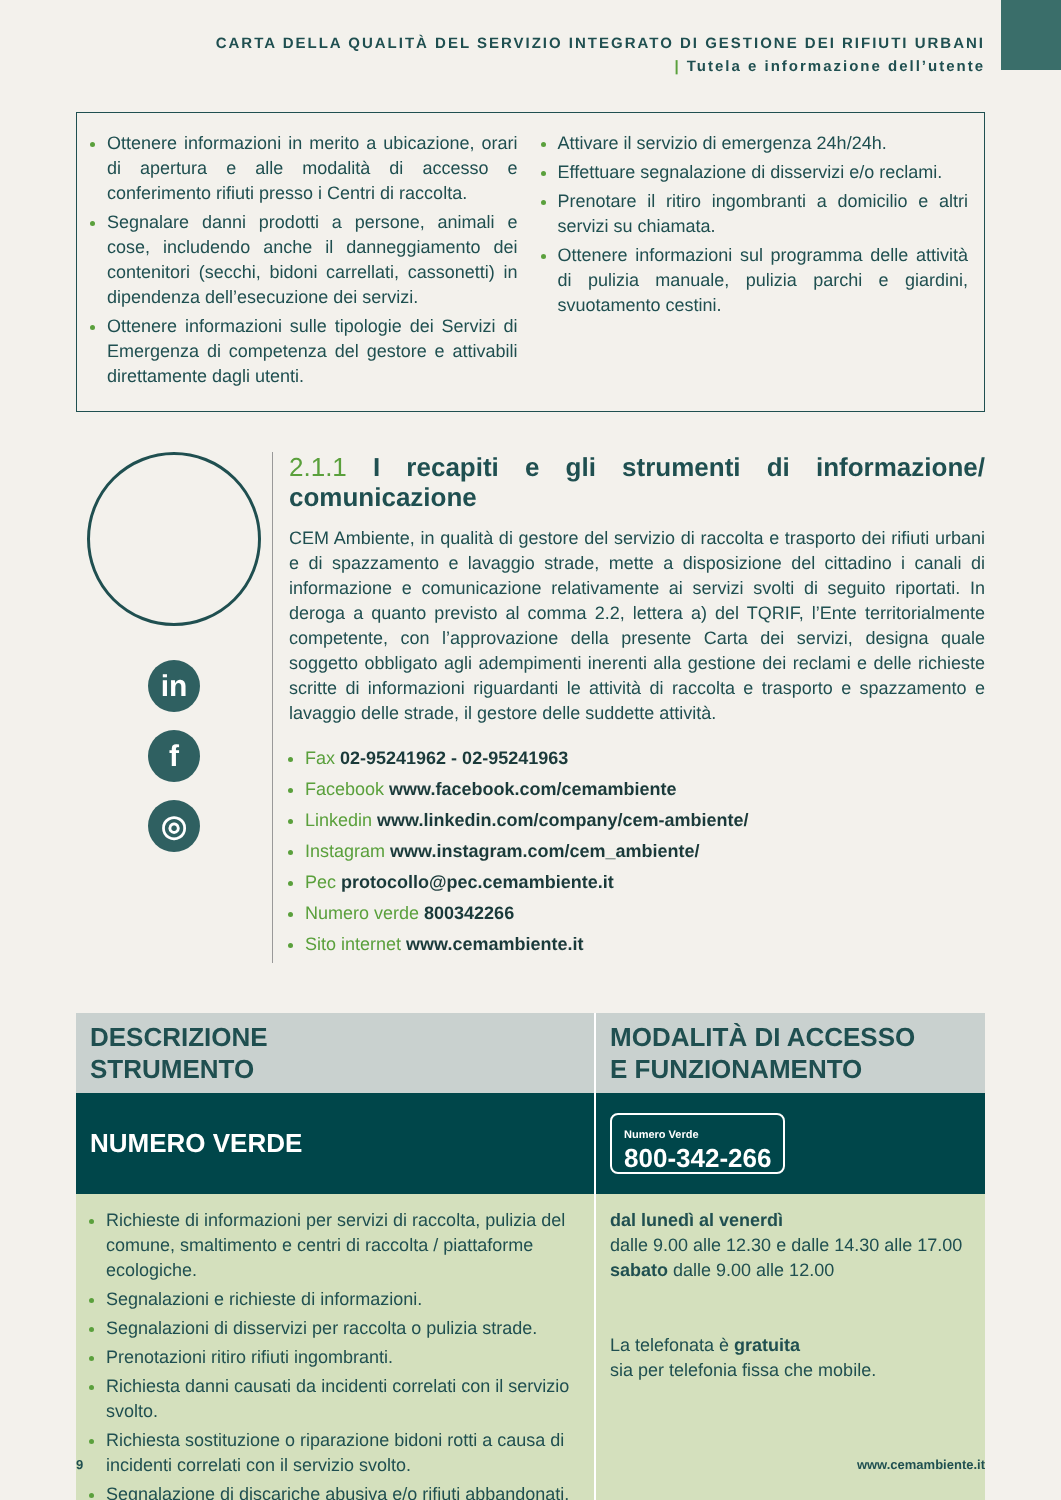CARTA DELLA QUALITÀ DEL SERVIZIO INTEGRATO DI GESTIONE DEI RIFIUTI URBANI
| Tutela e informazione dell’utente
Ottenere informazioni in merito a ubicazione, orari di apertura e alle modalità di accesso e conferimento rifiuti presso i Centri di raccolta.
Segnalare danni prodotti a persone, animali e cose, includendo anche il danneggiamento dei contenitori (secchi, bidoni carrellati, cassonetti) in dipendenza dell’esecuzione dei servizi.
Ottenere informazioni sulle tipologie dei Servizi di Emergenza di competenza del gestore e attivabili direttamente dagli utenti.
Attivare il servizio di emergenza 24h/24h.
Effettuare segnalazione di disservizi e/o reclami.
Prenotare il ritiro ingombranti a domicilio e altri servizi su chiamata.
Ottenere informazioni sul programma delle attività di pulizia manuale, pulizia parchi e giardini, svuotamento cestini.
in
f
◎
2.1.1 I recapiti e gli strumenti di informazione/ comunicazione
CEM Ambiente, in qualità di gestore del servizio di raccolta e trasporto dei rifiuti urbani e di spazzamento e lavaggio strade, mette a disposizione del cittadino i canali di informazione e comunicazione relativamente ai servizi svolti di seguito riportati. In deroga a quanto previsto al comma 2.2, lettera a) del TQRIF, l’Ente territorialmente competente, con l’approvazione della presente Carta dei servizi, designa quale soggetto obbligato agli adempimenti inerenti alla gestione dei reclami e delle richieste scritte di informazioni riguardanti le attività di raccolta e trasporto e spazzamento e lavaggio delle strade, il gestore delle suddette attività.
Fax 02-95241962 - 02-95241963
Facebook www.facebook.com/cemambiente
Linkedin www.linkedin.com/company/cem-ambiente/
Instagram www.instagram.com/cem_ambiente/
Pec protocollo@pec.cemambiente.it
Numero verde 800342266
Sito internet www.cemambiente.it
| DESCRIZIONE STRUMENTO | MODALITÀ DI ACCESSO E FUNZIONAMENTO |
| --- | --- |
| NUMERO VERDE | Numero Verde 800-342-266 |
| Richieste di informazioni per servizi di raccolta, pulizia del comune, smaltimento e centri di raccolta / piattaforme ecologiche. Segnalazioni e richieste di informazioni. Segnalazioni di disservizi per raccolta o pulizia strade. Prenotazioni ritiro rifiuti ingombranti. Richiesta danni causati da incidenti correlati con il servizio svolto. Richiesta sostituzione o riparazione bidoni rotti a causa di incidenti correlati con il servizio svolto. Segnalazione di discariche abusiva e/o rifiuti abbandonati. | dal lunedì al venerdì dalle 9.00 alle 12.30 e dalle 14.30 alle 17.00 sabato dalle 9.00 alle 12.00 La telefonata è gratuita sia per telefonia fissa che mobile. |
9 www.cemambiente.it